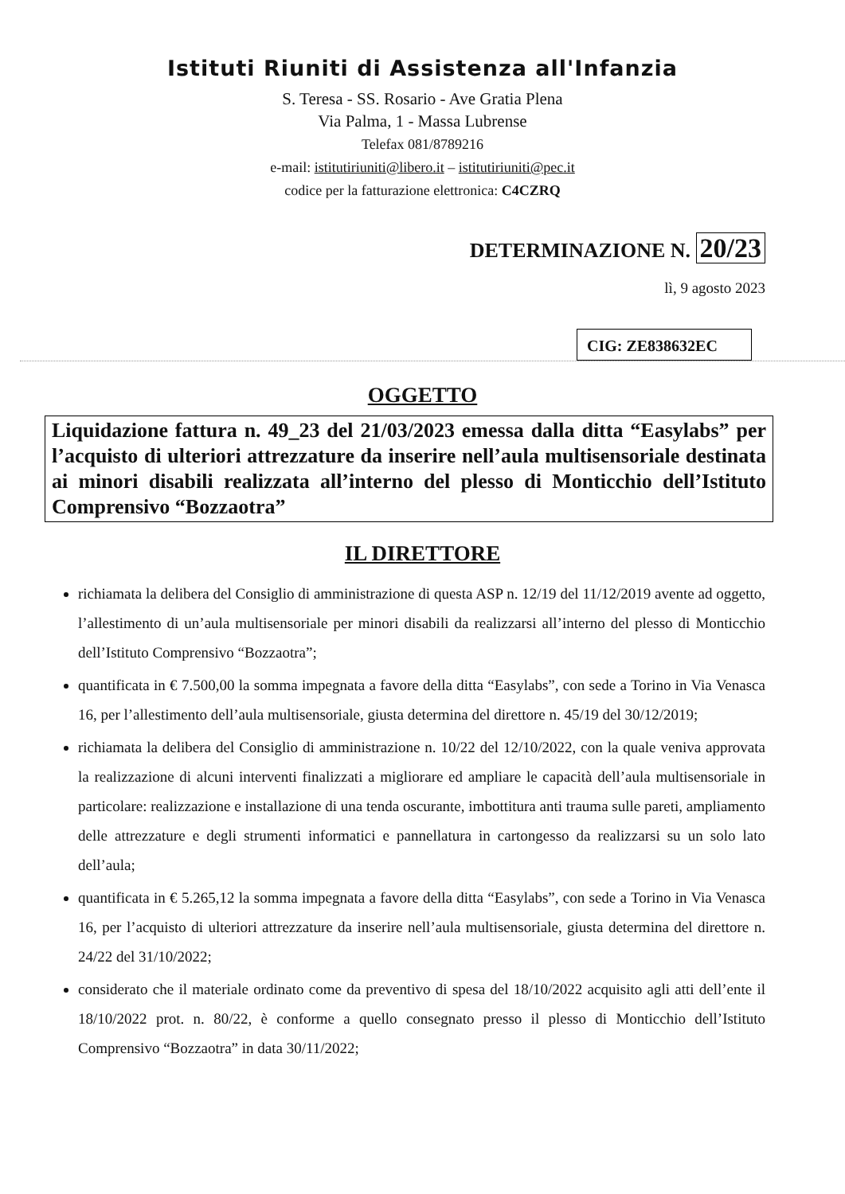Istituti Riuniti di Assistenza all'Infanzia
S. Teresa - SS. Rosario - Ave Gratia Plena
Via Palma, 1 - Massa Lubrense
Telefax 081/8789216
e-mail: istitutiriuniti@libero.it – istitutiriuniti@pec.it
codice per la fatturazione elettronica: C4CZRQ
DETERMINAZIONE N. 20/23
lì, 9 agosto 2023
CIG: ZE838632EC
OGGETTO
Liquidazione fattura n. 49_23 del 21/03/2023 emessa dalla ditta “Easylabs” per l’acquisto di ulteriori attrezzature da inserire nell’aula multisensoriale destinata ai minori disabili realizzata all’interno del plesso di Monticchio dell’Istituto Comprensivo “Bozzaotra”
IL DIRETTORE
richiamata la delibera del Consiglio di amministrazione di questa ASP n. 12/19 del 11/12/2019 avente ad oggetto, l’allestimento di un’aula multisensoriale per minori disabili da realizzarsi all’interno del plesso di Monticchio dell’Istituto Comprensivo “Bozzaotra”;
quantificata in € 7.500,00 la somma impegnata a favore della ditta “Easylabs”, con sede a Torino in Via Venasca 16, per l’allestimento dell’aula multisensoriale, giusta determina del direttore n. 45/19 del 30/12/2019;
richiamata la delibera del Consiglio di amministrazione n. 10/22 del 12/10/2022, con la quale veniva approvata la realizzazione di alcuni interventi finalizzati a migliorare ed ampliare le capacità dell’aula multisensoriale in particolare: realizzazione e installazione di una tenda oscurante, imbottitura anti trauma sulle pareti, ampliamento delle attrezzature e degli strumenti informatici e pannellatura in cartongesso da realizzarsi su un solo lato dell’aula;
quantificata in € 5.265,12 la somma impegnata a favore della ditta “Easylabs”, con sede a Torino in Via Venasca 16, per l’acquisto di ulteriori attrezzature da inserire nell’aula multisensoriale, giusta determina del direttore n. 24/22 del 31/10/2022;
considerato che il materiale ordinato come da preventivo di spesa del 18/10/2022 acquisito agli atti dell’ente il 18/10/2022 prot. n. 80/22, è conforme a quello consegnato presso il plesso di Monticchio dell’Istituto Comprensivo “Bozzaotra” in data 30/11/2022;